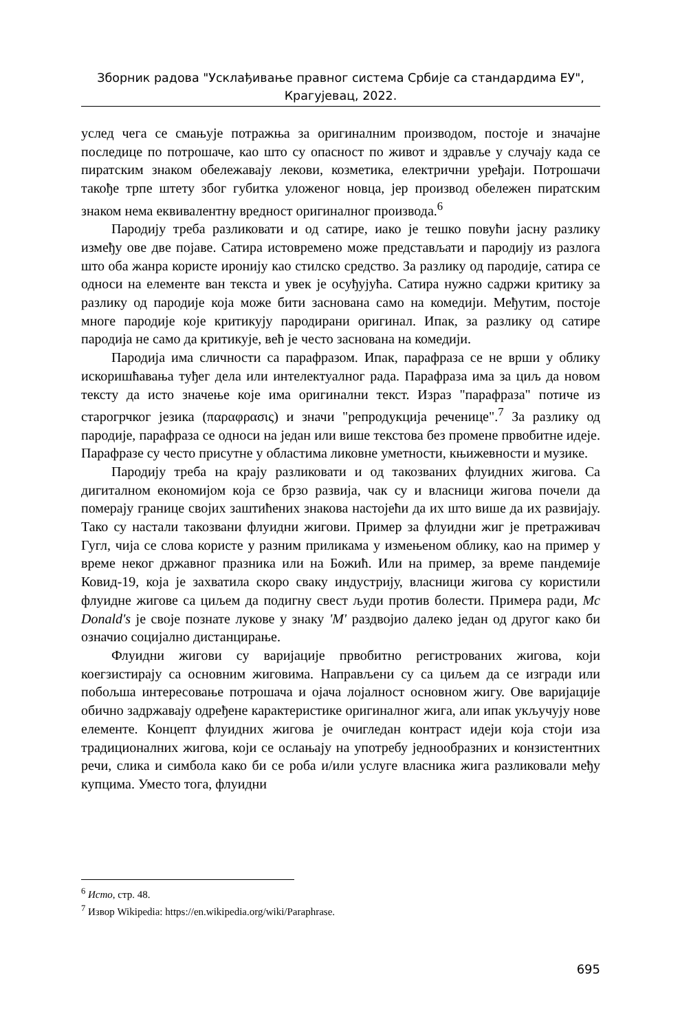Зборник радова "Усклађивање правног система Србије са стандардима ЕУ",
Крагујевац, 2022.
услед чега се смањује потражња за оригиналним производом, постоје и значајне последице по потрошаче, као што су опасност по живот и здравље у случају када се пиратским знаком обележавају лекови, козметика, електрични уређаји. Потрошачи такође трпе штету због губитка уложеног новца, јер производ обележен пиратским знаком нема еквивалентну вредност оригиналног производа.<sup>6</sup>
Пародију треба разликовати и од сатире, иако је тешко повући јасну разлику између ове две појаве. Сатира истовремено може представљати и пародију из разлога што оба жанра користе иронију као стилско средство. За разлику од пародије, сатира се односи на елементе ван текста и увек је осуђујућа. Сатира нужно садржи критику за разлику од пародије која може бити заснована само на комедији. Међутим, постоје многе пародије које критикују пародирани оригинал. Ипак, за разлику од сатире пародија не само да критикује, већ је често заснована на комедији.
Пародија има сличности са парафразом. Ипак, парафраза се не врши у облику искоришћавања туђег дела или интелектуалног рада. Парафраза има за циљ да новом тексту да исто значење које има оригинални текст. Израз "парафраза" потиче из старогрчког језика (παραφρασις) и значи "репродукција реченице".<sup>7</sup> За разлику од пародије, парафраза се односи на један или више текстова без промене првобитне идеје. Парафразе су често присутне у областима ликовне уметности, књижевности и музике.
Пародију треба на крају разликовати и од такозваних флуидних жигова. Са дигиталном економијом која се брзо развија, чак су и власници жигова почели да померају границе својих заштићених знакова настојећи да их што више да их развијају. Тако су настали такозвани флуидни жигови. Пример за флуидни жиг је претраживач Гугл, чија се слова користе у разним приликама у измењеном облику, као на пример у време неког државног празника или на Божић. Или на пример, за време пандемије Ковид-19, која је захватила скоро сваку индустрију, власници жигова су користили флуидне жигове са циљем да подигну свест људи против болести. Примера ради, Mc Donald's је своје познате лукове у знаку 'M' раздвојио далеко један од другог како би означио социјално дистанцирање.
Флуидни жигови су варијације првобитно регистрованих жигова, који коегзистирају са основним жиговима. Направљени су са циљем да се изгради или побољша интересовање потрошача и ојача лојалност основном жигу. Ове варијације обично задржавају одређене карактеристике оригиналног жига, али ипак укључују нове елементе. Концепт флуидних жигова је очигледан контраст идеји која стоји иза традиционалних жигова, који се ослањају на употребу једнообразних и конзистентних речи, слика и симбола како би се роба и/или услуге власника жига разликовали међу купцима. Уместо тога, флуидни
<sup>6</sup> Исто, стр. 48.
<sup>7</sup> Извор Wikipedia: https://en.wikipedia.org/wiki/Paraphrase.
695